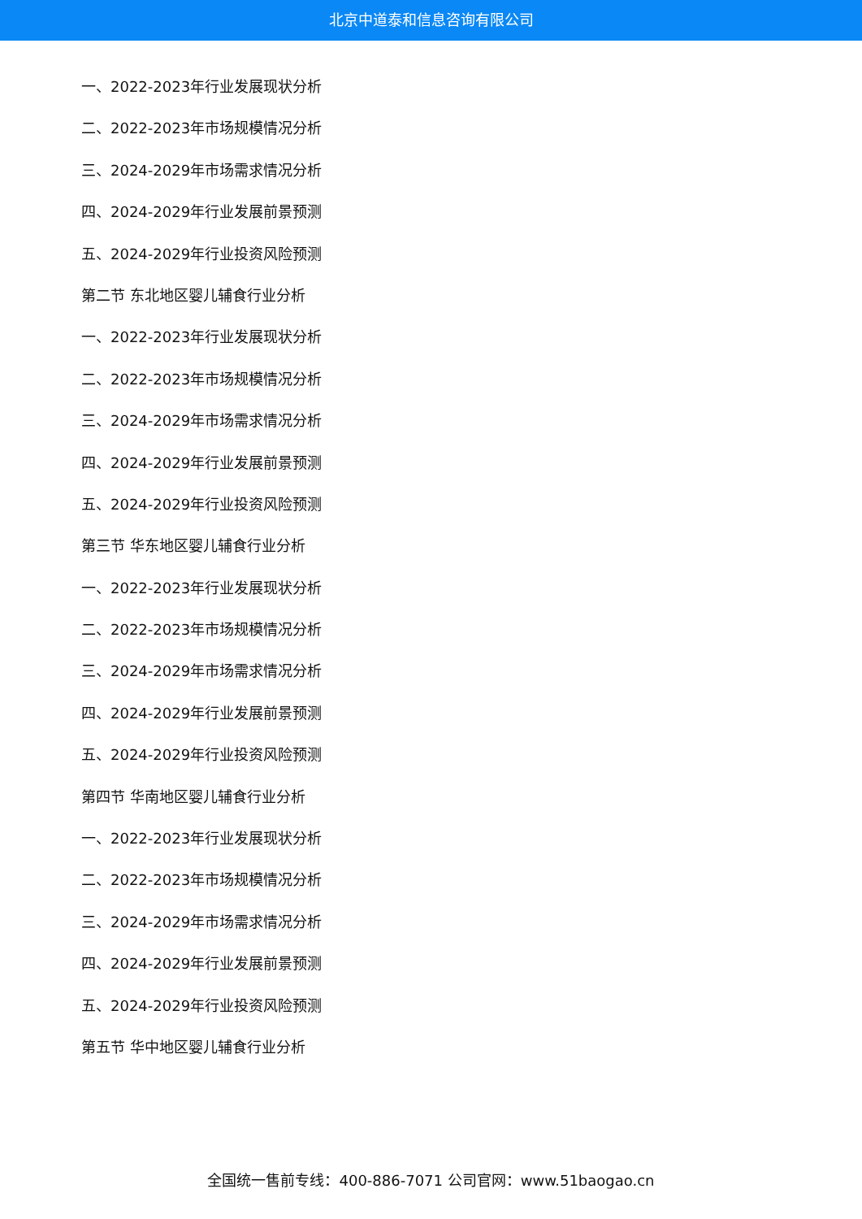北京中道泰和信息咨询有限公司
一、2022-2023年行业发展现状分析
二、2022-2023年市场规模情况分析
三、2024-2029年市场需求情况分析
四、2024-2029年行业发展前景预测
五、2024-2029年行业投资风险预测
第二节 东北地区婴儿辅食行业分析
一、2022-2023年行业发展现状分析
二、2022-2023年市场规模情况分析
三、2024-2029年市场需求情况分析
四、2024-2029年行业发展前景预测
五、2024-2029年行业投资风险预测
第三节 华东地区婴儿辅食行业分析
一、2022-2023年行业发展现状分析
二、2022-2023年市场规模情况分析
三、2024-2029年市场需求情况分析
四、2024-2029年行业发展前景预测
五、2024-2029年行业投资风险预测
第四节 华南地区婴儿辅食行业分析
一、2022-2023年行业发展现状分析
二、2022-2023年市场规模情况分析
三、2024-2029年市场需求情况分析
四、2024-2029年行业发展前景预测
五、2024-2029年行业投资风险预测
第五节 华中地区婴儿辅食行业分析
全国统一售前专线：400-886-7071 公司官网：www.51baogao.cn